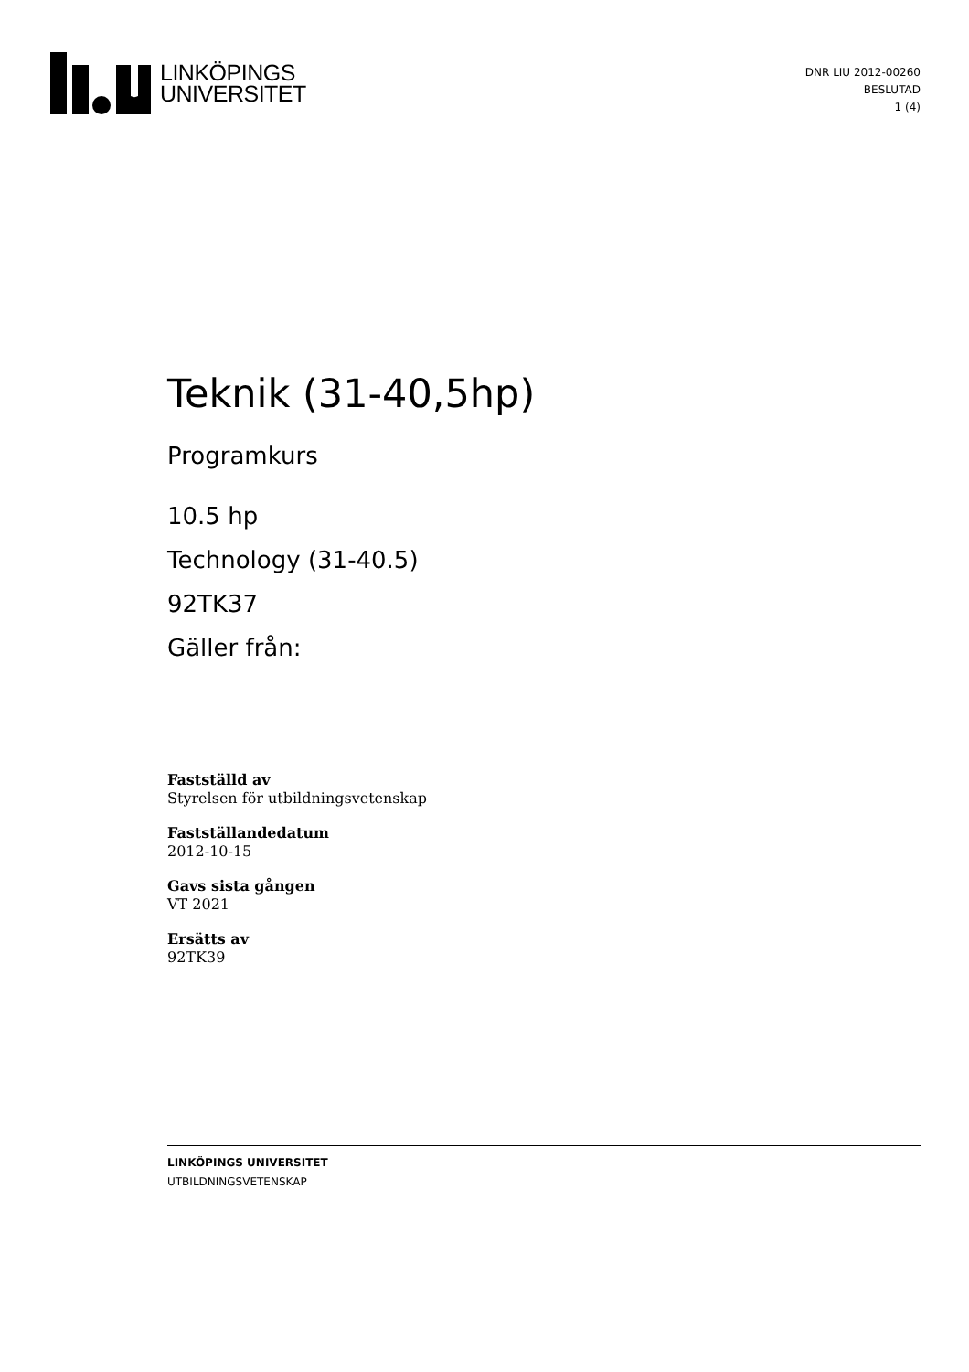LINKÖPINGS
UNIVERSITET
DNR LIU 2012-00260
BESLUTAD
1 (4)
Teknik (31-40,5hp)
Programkurs
10.5 hp
Technology (31-40.5)
92TK37
Gäller från:
Fastställd av
Styrelsen för utbildningsvetenskap
Fastställandedatum
2012-10-15
Gavs sista gången
VT 2021
Ersätts av
92TK39
LINKÖPINGS UNIVERSITET
UTBILDNINGSVETENSKAP